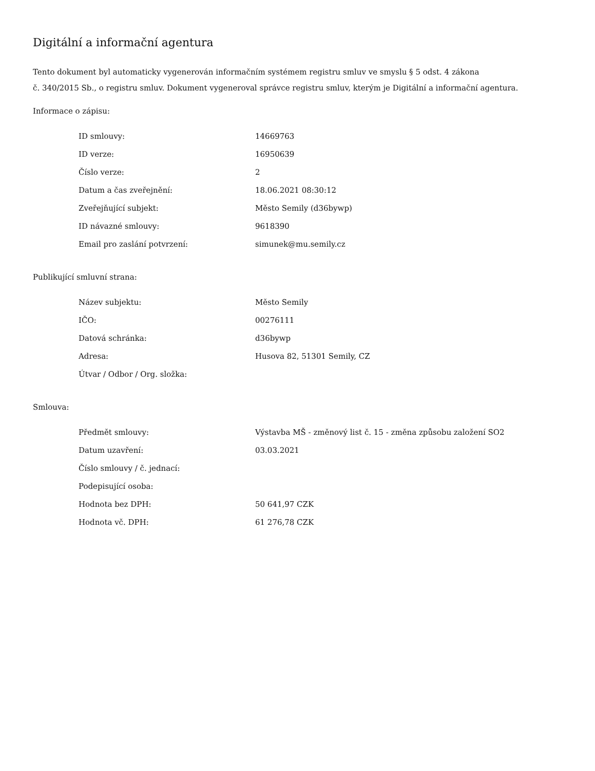Digitální a informační agentura
Tento dokument byl automaticky vygenerován informačním systémem registru smluv ve smyslu § 5 odst. 4 zákona
č. 340/2015 Sb., o registru smluv. Dokument vygeneroval správce registru smluv, kterým je Digitální a informační agentura.
Informace o zápisu:
| ID smlouvy: | 14669763 |
| ID verze: | 16950639 |
| Číslo verze: | 2 |
| Datum a čas zveřejnění: | 18.06.2021 08:30:12 |
| Zveřejňující subjekt: | Město Semily (d36bywp) |
| ID návazné smlouvy: | 9618390 |
| Email pro zaslání potvrzení: | simunek@mu.semily.cz |
Publikující smluvní strana:
| Název subjektu: | Město Semily |
| IČO: | 00276111 |
| Datová schránka: | d36bywp |
| Adresa: | Husova 82, 51301 Semily, CZ |
| Útvar / Odbor / Org. složka: | |
Smlouva:
| Předmět smlouvy: | Výstavba MŠ - změnový list č. 15 - změna způsobu založení SO2 |
| Datum uzavření: | 03.03.2021 |
| Číslo smlouvy / č. jednací: | |
| Podepisující osoba: | |
| Hodnota bez DPH: | 50 641,97 CZK |
| Hodnota vč. DPH: | 61 276,78 CZK |